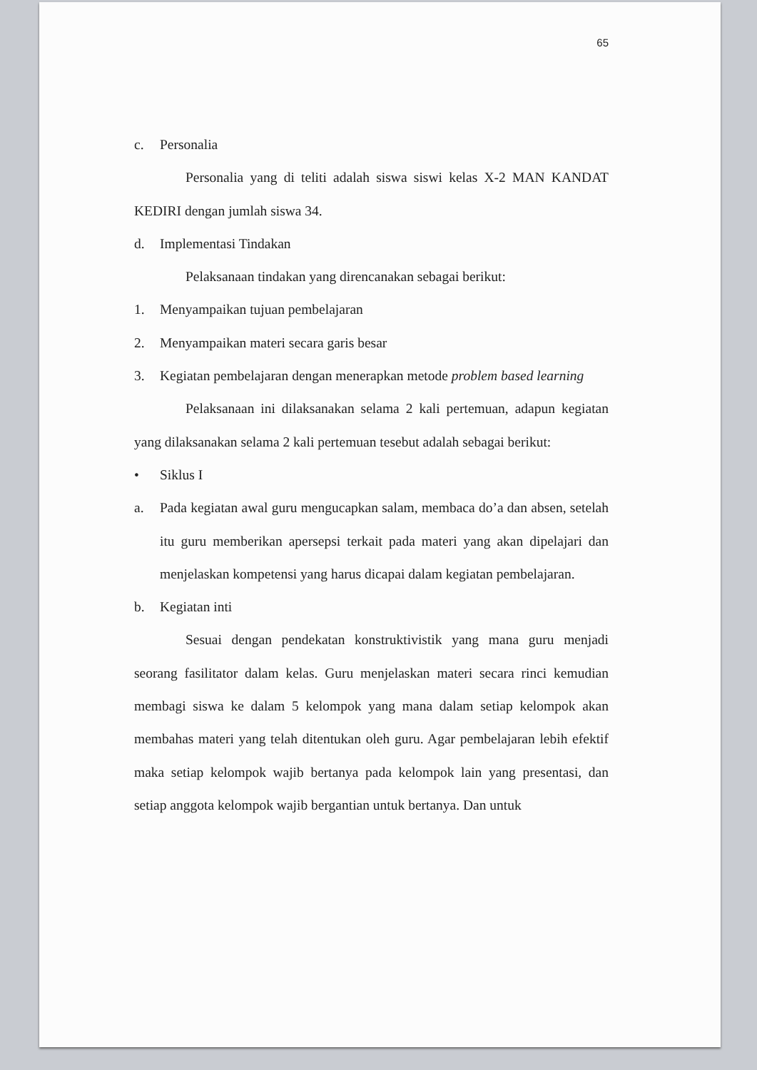65
c. Personalia
Personalia yang di teliti adalah siswa siswi kelas X-2 MAN KANDAT KEDIRI dengan jumlah siswa 34.
d. Implementasi Tindakan
Pelaksanaan tindakan yang direncanakan sebagai berikut:
1. Menyampaikan tujuan pembelajaran
2. Menyampaikan materi secara garis besar
3. Kegiatan pembelajaran dengan menerapkan metode problem based learning
Pelaksanaan ini dilaksanakan selama 2 kali pertemuan, adapun kegiatan yang dilaksanakan selama 2 kali pertemuan tesebut adalah sebagai berikut:
• Siklus I
a. Pada kegiatan awal guru mengucapkan salam, membaca do’a dan absen, setelah itu guru memberikan apersepsi terkait pada materi yang akan dipelajari dan menjelaskan kompetensi yang harus dicapai dalam kegiatan pembelajaran.
b. Kegiatan inti
Sesuai dengan pendekatan konstruktivistik yang mana guru menjadi seorang fasilitator dalam kelas. Guru menjelaskan materi secara rinci kemudian membagi siswa ke dalam 5 kelompok yang mana dalam setiap kelompok akan membahas materi yang telah ditentukan oleh guru. Agar pembelajaran lebih efektif maka setiap kelompok wajib bertanya pada kelompok lain yang presentasi, dan setiap anggota kelompok wajib bergantian untuk bertanya. Dan untuk